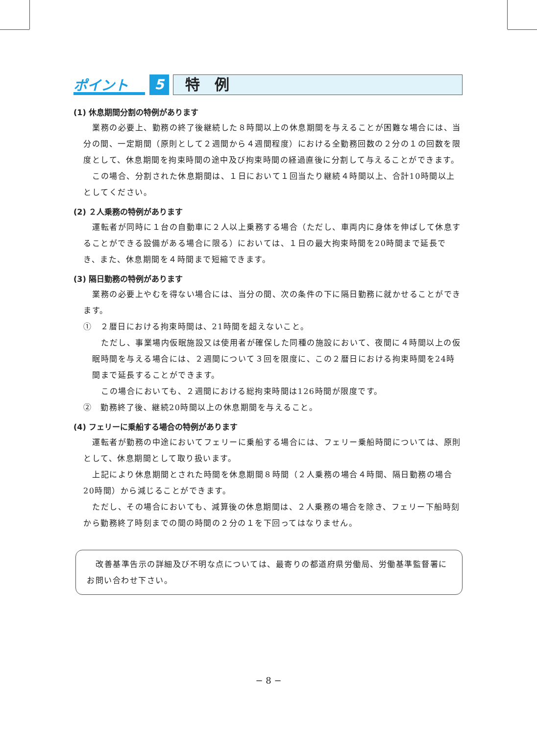ポイント
5
特　例
(1) 休息期間分割の特例があります
業務の必要上、勤務の終了後継続した８時間以上の休息期間を与えることが困難な場合には、当分の間、一定期間（原則として２週間から４週間程度）における全勤務回数の２分の１の回数を限度として、休息期間を拘束時間の途中及び拘束時間の経過直後に分割して与えることができます。
この場合、分割された休息期間は、１日において１回当たり継続４時間以上、合計10時間以上としてください。
(2) ２人乗務の特例があります
運転者が同時に１台の自動車に２人以上乗務する場合（ただし、車両内に身体を伸ばして休息することができる設備がある場合に限る）においては、１日の最大拘束時間を20時間まで延長でき、また、休息期間を４時間まで短縮できます。
(3) 隔日勤務の特例があります
業務の必要上やむを得ない場合には、当分の間、次の条件の下に隔日勤務に就かせることができます。
①　２暦日における拘束時間は、21時間を超えないこと。
ただし、事業場内仮眠施設又は使用者が確保した同種の施設において、夜間に４時間以上の仮眠時間を与える場合には、２週間について３回を限度に、この２暦日における拘束時間を24時間まで延長することができます。
この場合においても、２週間における総拘束時間は126時間が限度です。
②　勤務終了後、継続20時間以上の休息期間を与えること。
(4) フェリーに乗船する場合の特例があります
運転者が勤務の中途においてフェリーに乗船する場合には、フェリー乗船時間については、原則として、休息期間として取り扱います。
上記により休息期間とされた時間を休息期間８時間（２人乗務の場合４時間、隔日勤務の場合20時間）から減じることができます。
ただし、その場合においても、減算後の休息期間は、２人乗務の場合を除き、フェリー下船時刻から勤務終了時刻までの間の時間の２分の１を下回ってはなりません。
改善基準告示の詳細及び不明な点については、最寄りの都道府県労働局、労働基準監督署にお問い合わせ下さい。
− 8 −